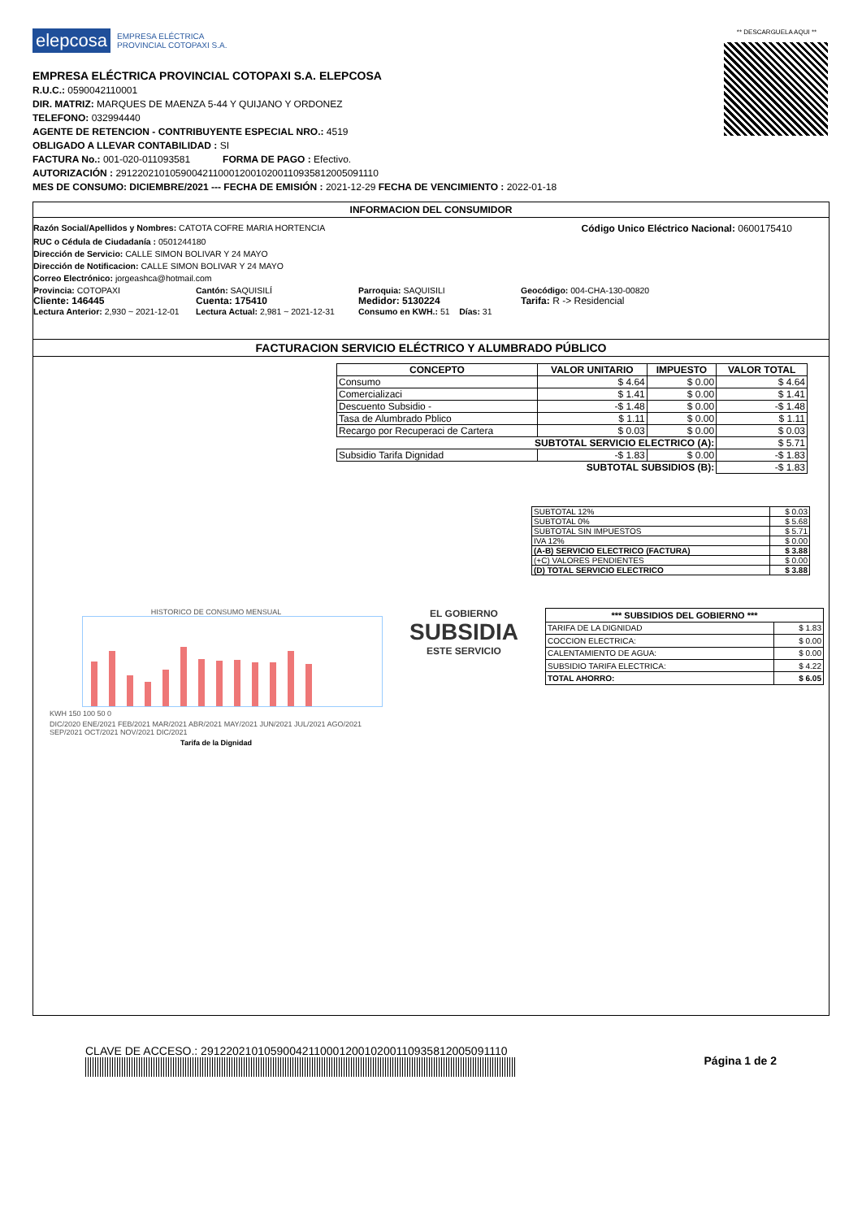elepcosa EMPRESA ELÉCTRICA
PROVINCIAL COTOPAXI S.A.
EMPRESA ELÉCTRICA PROVINCIAL COTOPAXI S.A. ELEPCOSA
R.U.C.: 0590042110001
DIR. MATRIZ: MARQUES DE MAENZA 5-44 Y QUIJANO Y ORDONEZ
TELEFONO: 032994440
AGENTE DE RETENCION - CONTRIBUYENTE ESPECIAL NRO.: 4519
OBLIGADO A LLEVAR CONTABILIDAD : SI
FACTURA No.: 001-020-011093581 FORMA DE PAGO : Efectivo.
AUTORIZACIÓN : 2912202101059004211000120010200110935812005091110
MES DE CONSUMO: DICIEMBRE/2021 --- FECHA DE EMISIÓN : 2021-12-29 FECHA DE VENCIMIENTO : 2022-01-18
** DESCARGUELA AQUI **
INFORMACION DEL CONSUMIDOR
Razón Social/Apellidos y Nombres: CATOTA COFRE MARIA HORTENCIA Código Unico Eléctrico Nacional: 0600175410
RUC o Cédula de Ciudadanía : 0501244180
Dirección de Servicio: CALLE SIMON BOLIVAR Y 24 MAYO
Dirección de Notificacion: CALLE SIMON BOLIVAR Y 24 MAYO
Correo Electrónico: jorgeashca@hotmail.com
Provincia: COTOPAXI Cantón: SAQUISILÍ Parroquia: SAQUISILI Geocódigo: 004-CHA-130-00820
Cliente: 146445 Cuenta: 175410 Medidor: 5130224 Tarifa: R -> Residencial
Lectura Anterior: 2,930 ~ 2021-12-01
Lectura Actual: 2,981 ~ 2021-12-31
Consumo en KWH.: 51 Días: 31
FACTURACION SERVICIO ELÉCTRICO Y ALUMBRADO PÚBLICO
| CONCEPTO | VALOR UNITARIO | IMPUESTO | VALOR TOTAL |
| --- | --- | --- | --- |
| Consumo | $ 4.64 | $ 0.00 | $ 4.64 |
| Comercializaci | $ 1.41 | $ 0.00 | $ 1.41 |
| Descuento Subsidio - | -$ 1.48 | $ 0.00 | -$ 1.48 |
| Tasa de Alumbrado Pblico | $ 1.11 | $ 0.00 | $ 1.11 |
| Recargo por Recuperaci de Cartera | $ 0.03 | $ 0.00 | $ 0.03 |
| SUBTOTAL SERVICIO ELECTRICO (A): | | | $ 5.71 |
| Subsidio Tarifa Dignidad | -$ 1.83 | $ 0.00 | -$ 1.83 |
| SUBTOTAL SUBSIDIOS (B): | | | -$ 1.83 |
| SUBTOTAL 12% | $ 0.03 |
| SUBTOTAL 0% | $ 5.68 |
| SUBTOTAL SIN IMPUESTOS | $ 5.71 |
| IVA 12% | $ 0.00 |
| (A-B) SERVICIO ELECTRICO (FACTURA) | $ 3.88 |
| (+C) VALORES PENDIENTES | $ 0.00 |
| (D) TOTAL SERVICIO ELECTRICO | $ 3.88 |
HISTORICO DE CONSUMO MENSUAL
KWH 150 100 50 0
DIC/2020 ENE/2021 FEB/2021 MAR/2021 ABR/2021 MAY/2021 JUN/2021 JUL/2021 AGO/2021 SEP/2021 OCT/2021 NOV/2021 DIC/2021
Tarifa de la Dignidad
EL GOBIERNO
SUBSIDIA
ESTE SERVICIO
| *** SUBSIDIOS DEL GOBIERNO *** | |
| --- | --- |
| TARIFA DE LA DIGNIDAD | $ 1.83 |
| COCCION ELECTRICA: | $ 0.00 |
| CALENTAMIENTO DE AGUA: | $ 0.00 |
| SUBSIDIO TARIFA ELECTRICA: | $ 4.22 |
| TOTAL AHORRO: | $ 6.05 |
CLAVE DE ACCESO.: 2912202101059004211000120010200110935812005091110
Página 1 de 2